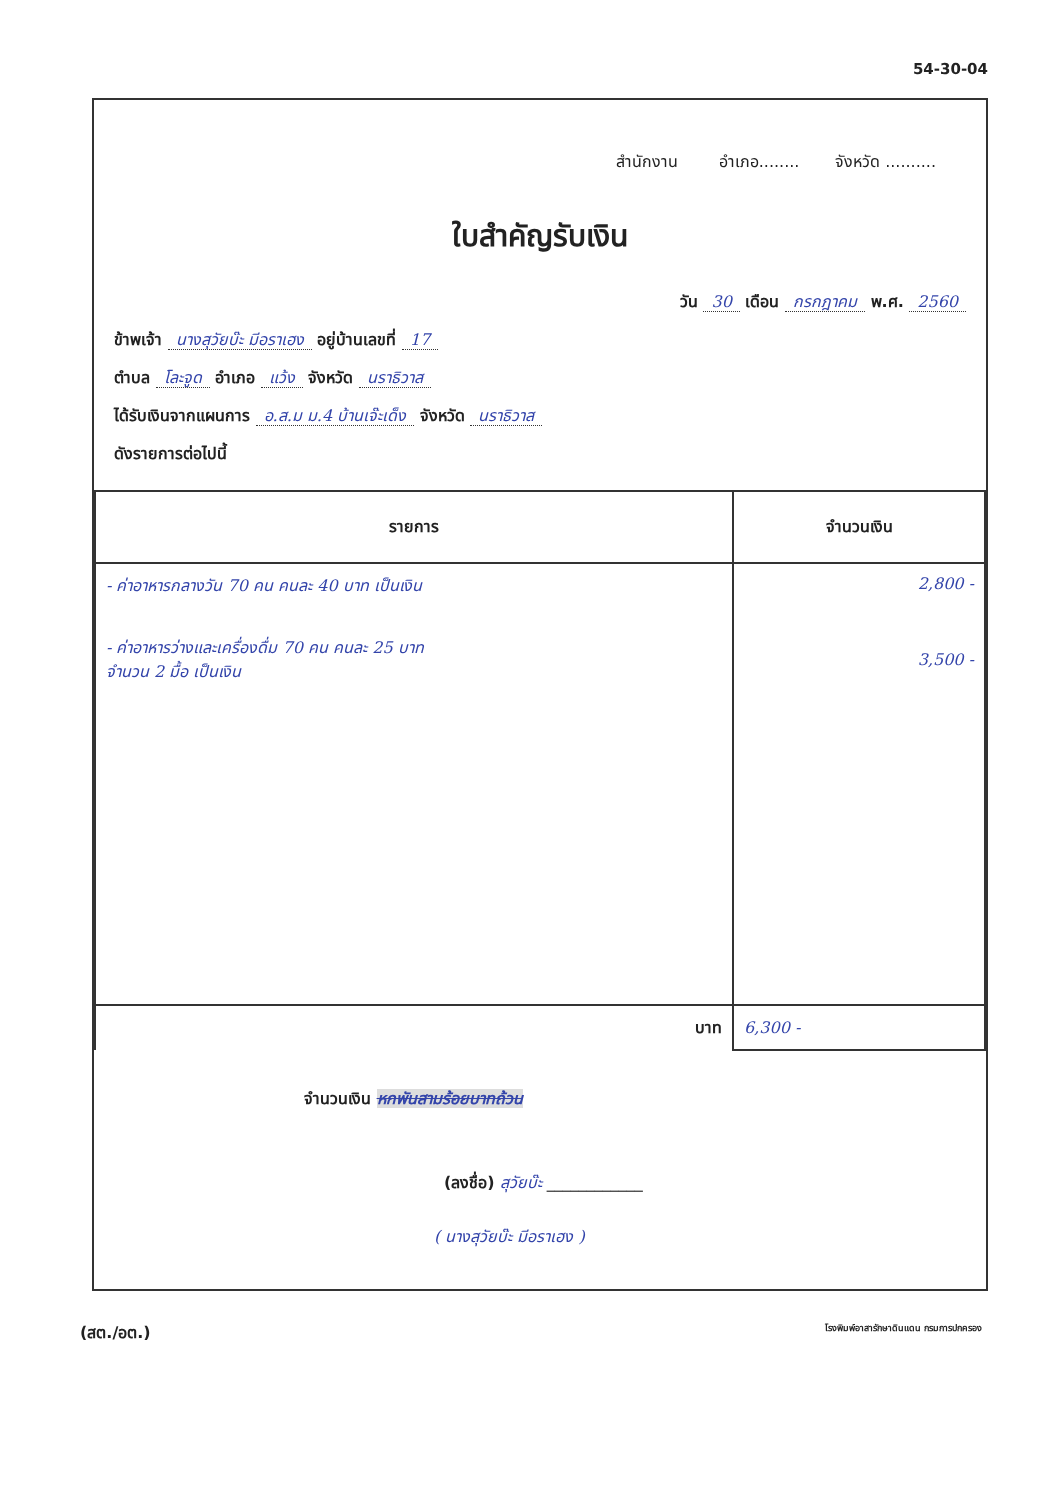54-30-04
สำนักงาน อำเภอ........ จังหวัด ..........
ใบสำคัญรับเงิน
วัน 30 เดือน กรกฎาคม พ.ศ. 2560
ข้าพเจ้า นางสุวัยบ๊ะ มีอราเฮง อยู่บ้านเลขที่ 17
ตำบล โละจูด อำเภอ แว้ง จังหวัด นราธิวาส
ได้รับเงินจากแผนการ อ.ส.ม ม.4 บ้านเจ๊ะเด็ง จังหวัด นราธิวาส
ดังรายการต่อไปนี้
| รายการ | จำนวนเงิน |
| --- | --- |
| - ค่าอาหารกลางวัน 70 คน คนละ 40 บาท เป็นเงิน - ค่าอาหารว่างและเครื่องดื่ม 70 คน คนละ 25 บาท จำนวน 2 มื้อ เป็นเงิน | 2,800 - 3,500 - |
| บาท | 6,300 - |
จำนวนเงิน หกพันสามร้อยบาทถ้วน
(ลงชื่อ) สุวัยบ๊ะ ____________
( นางสุวัยบ๊ะ มีอราเฮง )
(สต./อต.) โรงพิมพ์อาสารักษาดินแดน กรมการปกครอง